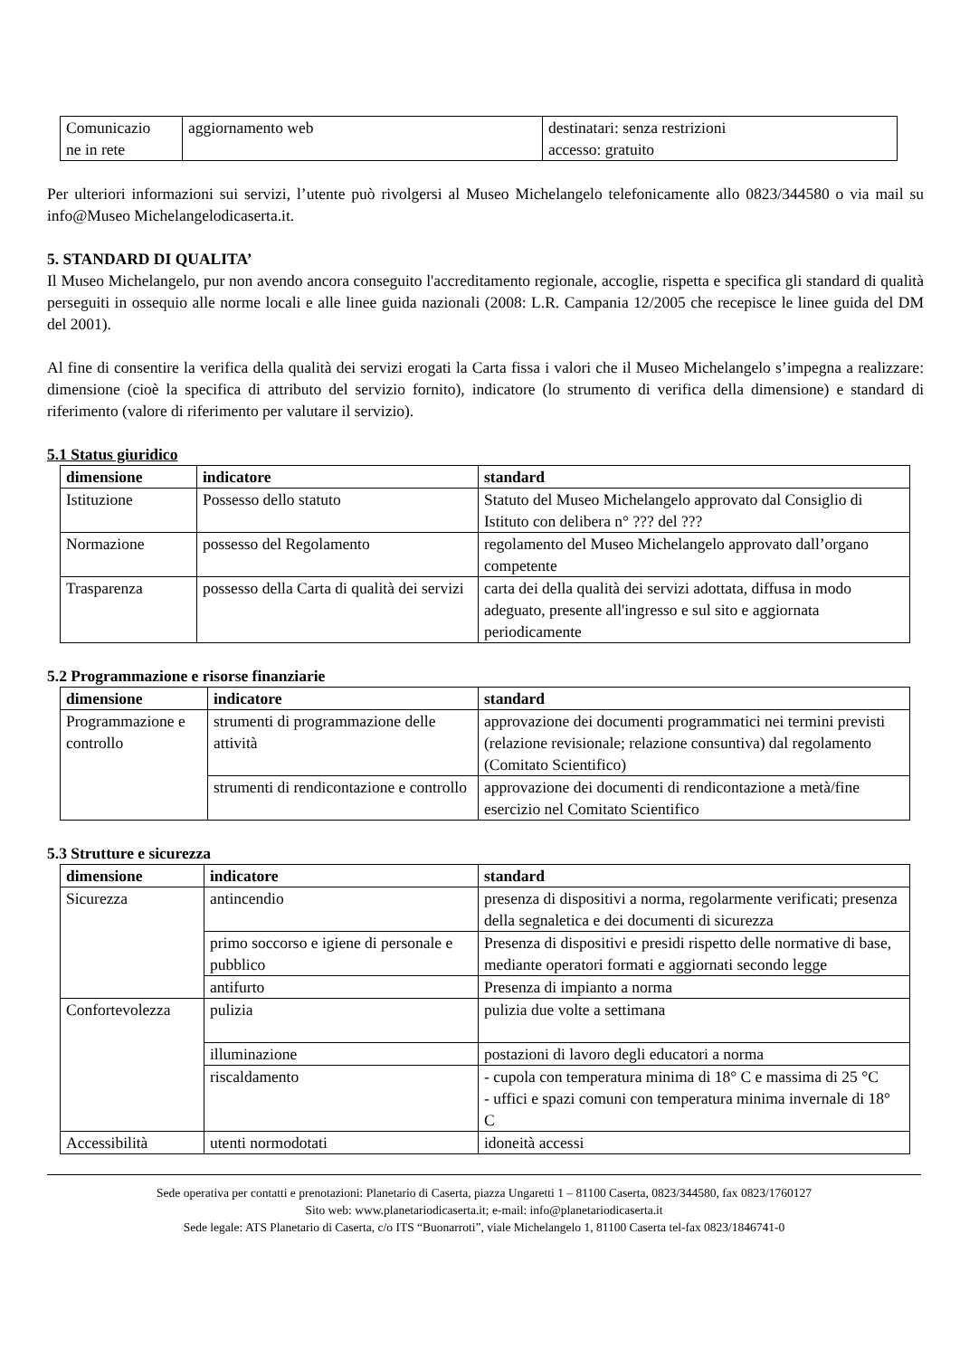| Comunicazio ne in rete | aggiornamento web | destinatari: senza restrizioni accesso: gratuito |
Per ulteriori informazioni sui servizi, l’utente può rivolgersi al Museo Michelangelo telefonicamente allo 0823/344580 o via mail su info@Museo Michelangelodicaserta.it.
5. STANDARD DI QUALITA’
Il Museo Michelangelo, pur non avendo ancora conseguito l'accreditamento regionale, accoglie, rispetta e specifica gli standard di qualità perseguiti in ossequio alle norme locali e alle linee guida nazionali (2008: L.R. Campania 12/2005 che recepisce le linee guida del DM del 2001).
Al fine di consentire la verifica della qualità dei servizi erogati la Carta fissa i valori che il Museo Michelangelo s’impegna a realizzare: dimensione (cioè la specifica di attributo del servizio fornito), indicatore (lo strumento di verifica della dimensione) e standard di riferimento (valore di riferimento per valutare il servizio).
5.1 Status giuridico
| dimensione | indicatore | standard |
| --- | --- | --- |
| Istituzione | Possesso dello statuto | Statuto del Museo Michelangelo approvato dal Consiglio di Istituto con delibera n° ??? del ??? |
| Normazione | possesso del Regolamento | regolamento del Museo Michelangelo approvato dall’organo competente |
| Trasparenza | possesso della Carta di qualità dei servizi | carta dei della qualità dei servizi adottata, diffusa in modo adeguato, presente all'ingresso e sul sito e aggiornata periodicamente |
5.2 Programmazione e risorse finanziarie
| dimensione | indicatore | standard |
| --- | --- | --- |
| Programmazione e controllo | strumenti di programmazione delle attività | approvazione dei documenti programmatici nei termini previsti (relazione revisionale; relazione consuntiva) dal regolamento (Comitato Scientifico) |
| | strumenti di rendicontazione e controllo | approvazione dei documenti di rendicontazione a metà/fine esercizio nel Comitato Scientifico |
5.3 Strutture e sicurezza
| dimensione | indicatore | standard |
| --- | --- | --- |
| Sicurezza | antincendio | presenza di dispositivi a norma, regolarmente verificati; presenza della segnaletica e dei documenti di sicurezza |
| | primo soccorso e igiene di personale e pubblico | Presenza di dispositivi e presidi rispetto delle normative di base, mediante operatori formati e aggiornati secondo legge |
| | antifurto | Presenza di impianto a norma |
| Confortevolezza | pulizia | pulizia due volte a settimana |
| | illuminazione | postazioni di lavoro degli educatori a norma |
| | riscaldamento | - cupola con temperatura minima di 18° C e massima di 25 °C - uffici e spazi comuni con temperatura minima invernale di 18° C |
| Accessibilità | utenti normodotati | idoneità accessi |
Sede operativa per contatti e prenotazioni: Planetario di Caserta, piazza Ungaretti 1 – 81100 Caserta, 0823/344580, fax 0823/1760127
Sito web: www.planetariodicaserta.it; e-mail: info@planetariodicaserta.it
Sede legale: ATS Planetario di Caserta, c/o ITS “Buonarroti”, viale Michelangelo 1, 81100 Caserta tel-fax 0823/1846741-0